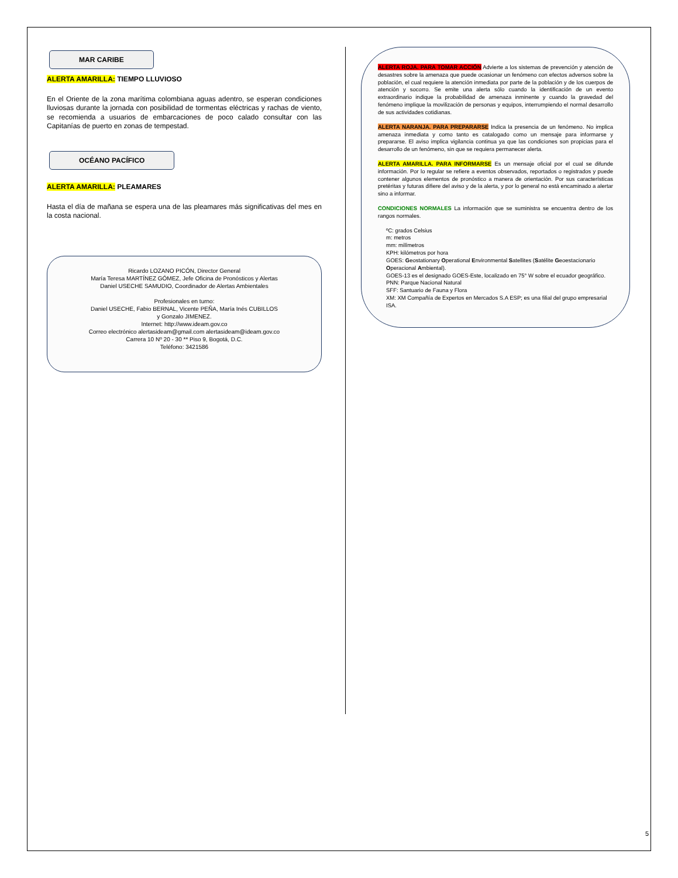MAR CARIBE
ALERTA AMARILLA: TIEMPO LLUVIOSO
En el Oriente de la zona marítima colombiana aguas adentro, se esperan condiciones lluviosas durante la jornada con posibilidad de tormentas eléctricas y rachas de viento, se recomienda a usuarios de embarcaciones de poco calado consultar con las Capitanías de puerto en zonas de tempestad.
OCÉANO PACÍFICO
ALERTA AMARILLA: PLEAMARES
Hasta el día de mañana se espera una de las pleamares más significativas del mes en la costa nacional.
Ricardo LOZANO PICÓN, Director General
María Teresa MARTÍNEZ GÓMEZ, Jefe Oficina de Pronósticos y Alertas
Daniel USECHE SAMUDIO, Coordinador de Alertas Ambientales
Profesionales en turno:
Daniel USECHE, Fabio BERNAL, Vicente PEÑA, María Inés CUBILLOS
y Gonzalo JIMENEZ.
Internet: http://www.ideam.gov.co
Correo electrónico alertasideam@gmail.com alertasideam@ideam.gov.co
Carrera 10 Nº 20 - 30 ** Piso 9, Bogotá, D.C.
Teléfono: 3421586
ALERTA ROJA. PARA TOMAR ACCIÓN Advierte a los sistemas de prevención y atención de desastres sobre la amenaza que puede ocasionar un fenómeno con efectos adversos sobre la población, el cual requiere la atención inmediata por parte de la población y de los cuerpos de atención y socorro. Se emite una alerta sólo cuando la identificación de un evento extraordinario indique la probabilidad de amenaza inminente y cuando la gravedad del fenómeno implique la movilización de personas y equipos, interrumpiendo el normal desarrollo de sus actividades cotidianas.
ALERTA NARANJA. PARA PREPARARSE Indica la presencia de un fenómeno. No implica amenaza inmediata y como tanto es catalogado como un mensaje para informarse y prepararse. El aviso implica vigilancia continua ya que las condiciones son propicias para el desarrollo de un fenómeno, sin que se requiera permanecer alerta.
ALERTA AMARILLA. PARA INFORMARSE Es un mensaje oficial por el cual se difunde información. Por lo regular se refiere a eventos observados, reportados o registrados y puede contener algunos elementos de pronóstico a manera de orientación. Por sus características pretéritas y futuras difiere del aviso y de la alerta, y por lo general no está encaminado a alertar sino a informar.
CONDICIONES NORMALES La información que se suministra se encuentra dentro de los rangos normales.
ºC: grados Celsius
m: metros
mm: milímetros
KPH: kilómetros por hora
GOES: Geostationary Operational Environmental Satellites (Satélite Geoestacionario Operacional Ambiental).
GOES-13 es el designado GOES-Este, localizado en 75° W sobre el ecuador geográfico.
PNN: Parque Nacional Natural
SFF: Santuario de Fauna y Flora
XM: XM Compañía de Expertos en Mercados S.A ESP; es una filial del grupo empresarial ISA.
5